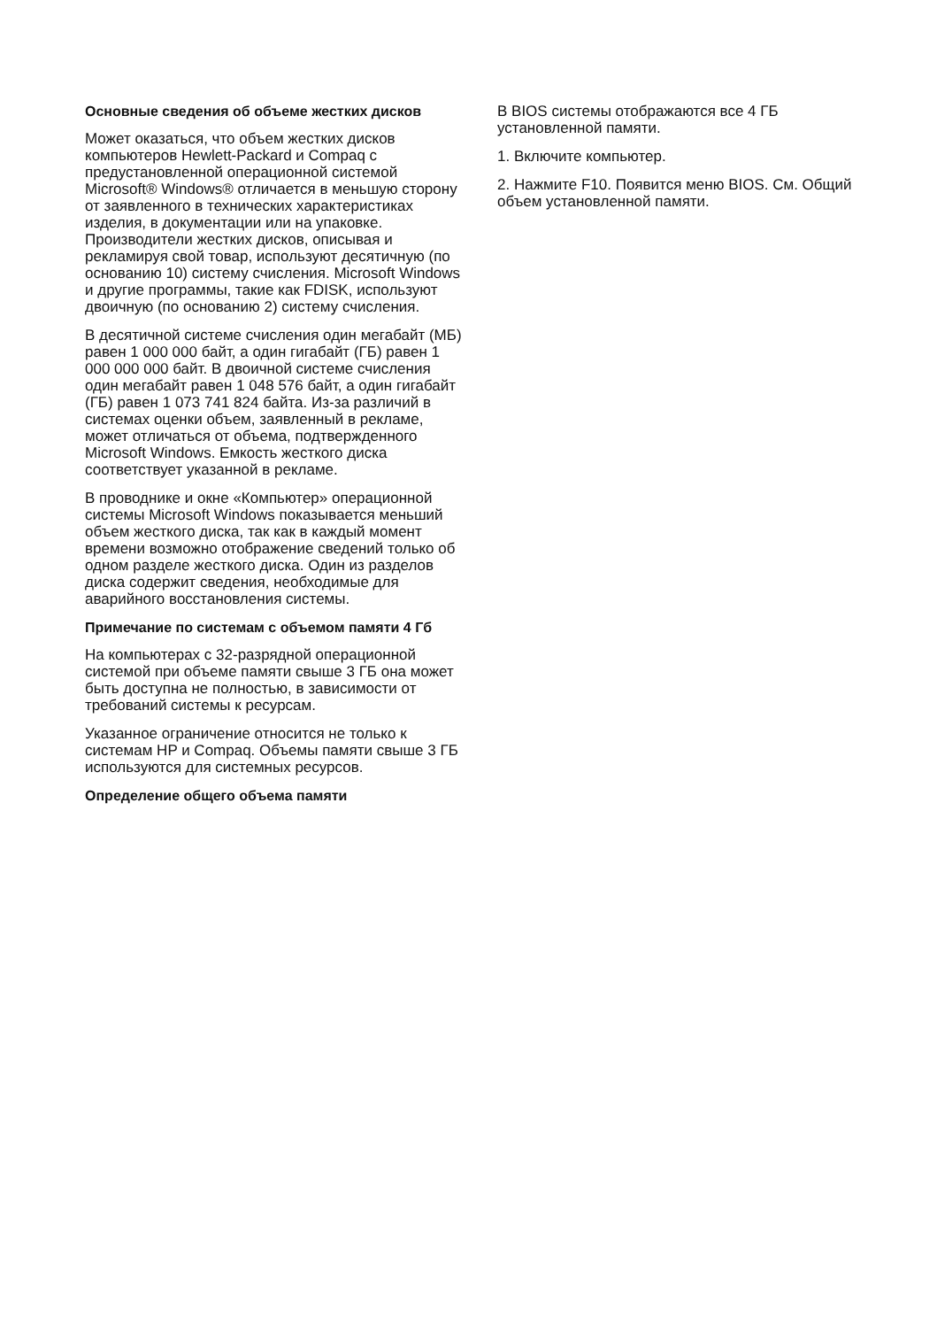Основные сведения об объеме жестких дисков
Может оказаться, что объем жестких дисков компьютеров Hewlett-Packard и Compaq с предустановленной операционной системой Microsoft® Windows® отличается в меньшую сторону от заявленного в технических характеристиках изделия, в документации или на упаковке. Производители жестких дисков, описывая и рекламируя свой товар, используют десятичную (по основанию 10) систему счисления. Microsoft Windows и другие программы, такие как FDISK, используют двоичную (по основанию 2) систему счисления.
В десятичной системе счисления один мегабайт (МБ) равен 1 000 000 байт, а один гигабайт (ГБ) равен 1 000 000 000 байт. В двоичной системе счисления один мегабайт равен 1 048 576 байт, а один гигабайт (ГБ) равен 1 073 741 824 байта. Из-за различий в системах оценки объем, заявленный в рекламе, может отличаться от объема, подтвержденного Microsoft Windows. Емкость жесткого диска соответствует указанной в рекламе.
В проводнике и окне «Компьютер» операционной системы Microsoft Windows показывается меньший объем жесткого диска, так как в каждый момент времени возможно отображение сведений только об одном разделе жесткого диска. Один из разделов диска содержит сведения, необходимые для аварийного восстановления системы.
Примечание по системам с объемом памяти 4 Гб
На компьютерах с 32-разрядной операционной системой при объеме памяти свыше 3 ГБ она может быть доступна не полностью, в зависимости от требований системы к ресурсам.
Указанное ограничение относится не только к системам HP и Compaq. Объемы памяти свыше 3 ГБ используются для системных ресурсов.
Определение общего объема памяти
В BIOS системы отображаются все 4 ГБ установленной памяти.
1. Включите компьютер.
2. Нажмите F10. Появится меню BIOS. См. Общий объем установленной памяти.